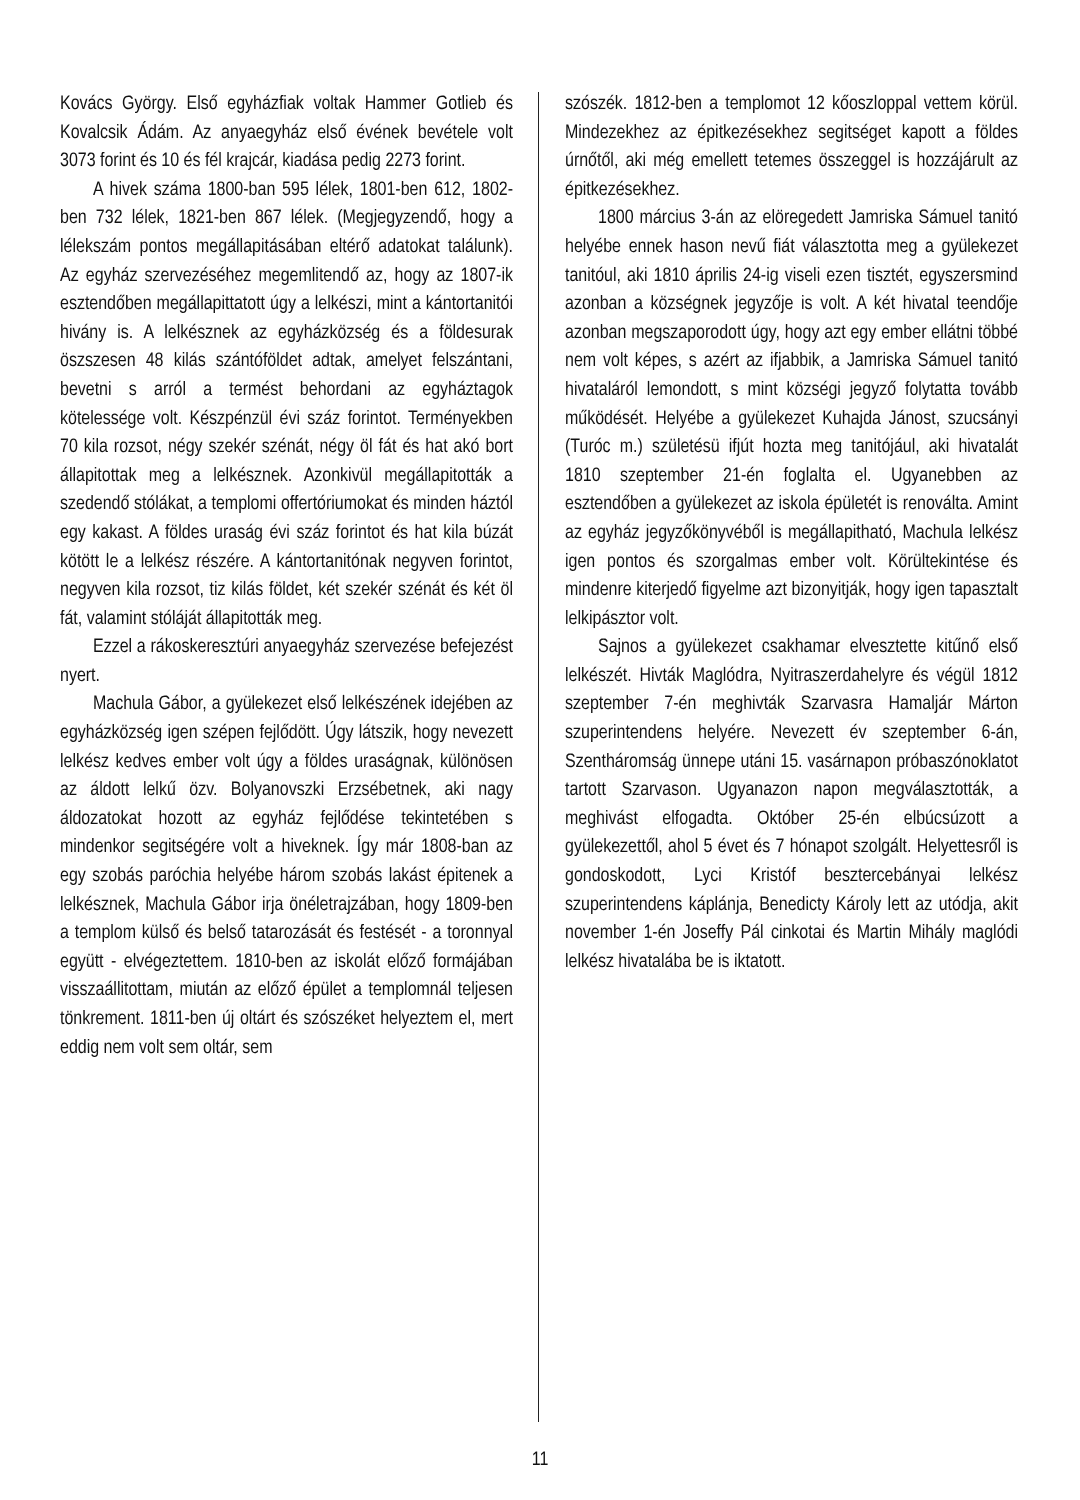Kovács György. Első egyházfiak voltak Hammer Gotlieb és Kovalcsik Ádám. Az anyaegyház első évének bevétele volt 3073 forint és 10 és fél krajcár, kiadása pedig 2273 forint.
A hivek száma 1800-ban 595 lélek, 1801-ben 612, 1802-ben 732 lélek, 1821-ben 867 lélek. (Megjegyzendő, hogy a lélekszám pontos megállapitásában eltérő adatokat találunk). Az egyház szervezéséhez megemlitendő az, hogy az 1807-ik esztendőben megállapittatott úgy a lelkészi, mint a kántortanitói hivány is. A lelkésznek az egyházközség és a földesurak öszszesen 48 kilás szántóföldet adtak, amelyet felszántani, bevetni s arról a termést behordani az egyháztagok kötelessége volt. Készpénzül évi száz forintot. Terményekben 70 kila rozsot, négy szekér szénát, négy öl fát és hat akó bort állapitottak meg a lelkésznek. Azonkivül megállapitották a szedendő stólákat, a templomi offertóriumokat és minden háztól egy kakast. A földes uraság évi száz forintot és hat kila búzát kötött le a lelkész részére. A kántortanitónak negyven forintot, negyven kila rozsot, tiz kilás földet, két szekér szénát és két öl fát, valamint stóláját állapitották meg.
Ezzel a rákoskeresztúri anyaegyház szervezése befejezést nyert.
Machula Gábor, a gyülekezet első lelkészének idejében az egyházközség igen szépen fejlődött. Úgy látszik, hogy nevezett lelkész kedves ember volt úgy a földes uraságnak, különösen az áldott lelkű özv. Bolyanovszki Erzsébetnek, aki nagy áldozatokat hozott az egyház fejlődése tekintetében s mindenkor segitségére volt a hiveknek. Így már 1808-ban az egy szobás paróchia helyébe három szobás lakást épitenek a lelkésznek, Machula Gábor irja önéletrajzában, hogy 1809-ben a templom külső és belső tatarozását és festését - a toronnyal együtt - elvégeztettem. 1810-ben az iskolát előző formájában visszaállitottam, miután az előző épület a templomnál teljesen tönkrement. 1811-ben új oltárt és szószéket helyeztem el, mert eddig nem volt sem oltár, sem
szószék. 1812-ben a templomot 12 kőoszloppal vettem körül. Mindezekhez az épitkezésekhez segitséget kapott a földes úrnőtől, aki még emellett tetemes összeggel is hozzájárult az épitkezésekhez.
1800 március 3-án az elöregedett Jamriska Sámuel tanitó helyébe ennek hason nevű fiát választotta meg a gyülekezet tanitóul, aki 1810 április 24-ig viseli ezen tisztét, egyszersmind azonban a községnek jegyzője is volt. A két hivatal teendője azonban megszaporodott úgy, hogy azt egy ember ellátni többé nem volt képes, s azért az ifjabbik, a Jamriska Sámuel tanitó hivataláról lemondott, s mint községi jegyző folytatta tovább működését. Helyébe a gyülekezet Kuhajda Jánost, szucsányi (Turóc m.) születésü ifjút hozta meg tanitójául, aki hivatalát 1810 szeptember 21-én foglalta el. Ugyanebben az esztendőben a gyülekezet az iskola épületét is renoválta. Amint az egyház jegyzőkönyvéből is megállapitható, Machula lelkész igen pontos és szorgalmas ember volt. Körültekintése és mindenre kiterjedő figyelme azt bizonyitják, hogy igen tapasztalt lelkipásztor volt.
Sajnos a gyülekezet csakhamar elvesztette kitűnő első lelkészét. Hivták Maglódra, Nyitraszerdahelyre és végül 1812 szeptember 7-én meghivták Szarvasra Hamaljár Márton szuperintendens helyére. Nevezett év szeptember 6-án, Szentháromság ünnepe utáni 15. vasárnapon próbaszónoklatot tartott Szarvason. Ugyanazon napon megválasztották, a meghivást elfogadta. Október 25-én elbúcsúzott a gyülekezettől, ahol 5 évet és 7 hónapot szolgált. Helyettesről is gondoskodott, Lyci Kristóf besztercebányai lelkész szuperintendens káplánja, Benedicty Károly lett az utódja, akit november 1-én Joseffy Pál cinkotai és Martin Mihály maglódi lelkész hivatalába be is iktatott.
11